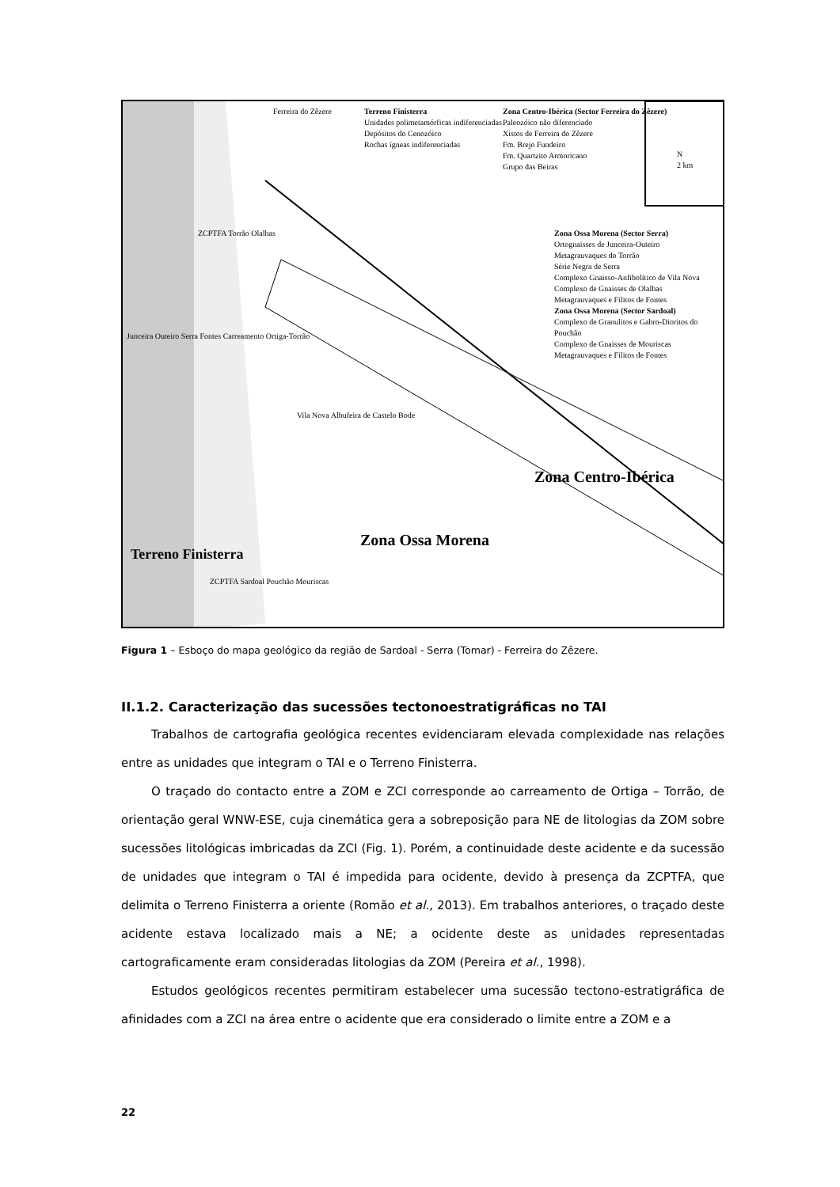Ferreira do Zêzere
Terreno Finisterra
Unidades polimetamórficas indiferenciadas
Depósitos do Cenozóico
Rochas ígneas indiferenciadas
Zona Centro-Ibérica (Sector Ferreira do Zêzere)
Paleozóico não diferenciado
Xistos de Ferreira do Zêzere
Fm. Brejo Fundeiro
Fm. Quartzito Armoricano
Grupo das Beiras
N
2 km
Zona Ossa Morena (Sector Serra)
Ortognaisses de Junceira-Outeiro
Metagrauvaques do Torrão
Série Negra de Serra
Complexo Gnaisso-Anfibolítico de Vila Nova
Complexo de Gnaisses de Olalhas
Metagrauvaques e Filitos de Fontes
Zona Ossa Morena (Sector Sardoal)
Complexo de Granulitos e Gabro-Dioritos do Pouchão
Complexo de Gnaisses de Mouriscas
Metagrauvaques e Filitos de Fontes
ZCPTFA Torrão Olalhas
Junceira Outeiro Serra Fontes Carreamento Ortiga-Torrão
Vila Nova Albufeira de Castelo Bode
Zona Centro-Ibérica
Zona Ossa Morena
Terreno Finisterra
ZCPTFA Sardoal Pouchão Mouriscas
Figura 1 – Esboço do mapa geológico da região de Sardoal - Serra (Tomar) - Ferreira do Zêzere.
II.1.2. Caracterização das sucessões tectonoestratigráficas no TAI
Trabalhos de cartografia geológica recentes evidenciaram elevada complexidade nas relações entre as unidades que integram o TAI e o Terreno Finisterra.
O traçado do contacto entre a ZOM e ZCI corresponde ao carreamento de Ortiga – Torrão, de orientação geral WNW-ESE, cuja cinemática gera a sobreposição para NE de litologias da ZOM sobre sucessões litológicas imbricadas da ZCI (Fig. 1). Porém, a continuidade deste acidente e da sucessão de unidades que integram o TAI é impedida para ocidente, devido à presença da ZCPTFA, que delimita o Terreno Finisterra a oriente (Romão et al., 2013). Em trabalhos anteriores, o traçado deste acidente estava localizado mais a NE; a ocidente deste as unidades representadas cartograficamente eram consideradas litologias da ZOM (Pereira et al., 1998).
Estudos geológicos recentes permitiram estabelecer uma sucessão tectono-estratigráfica de afinidades com a ZCI na área entre o acidente que era considerado o limite entre a ZOM e a
22